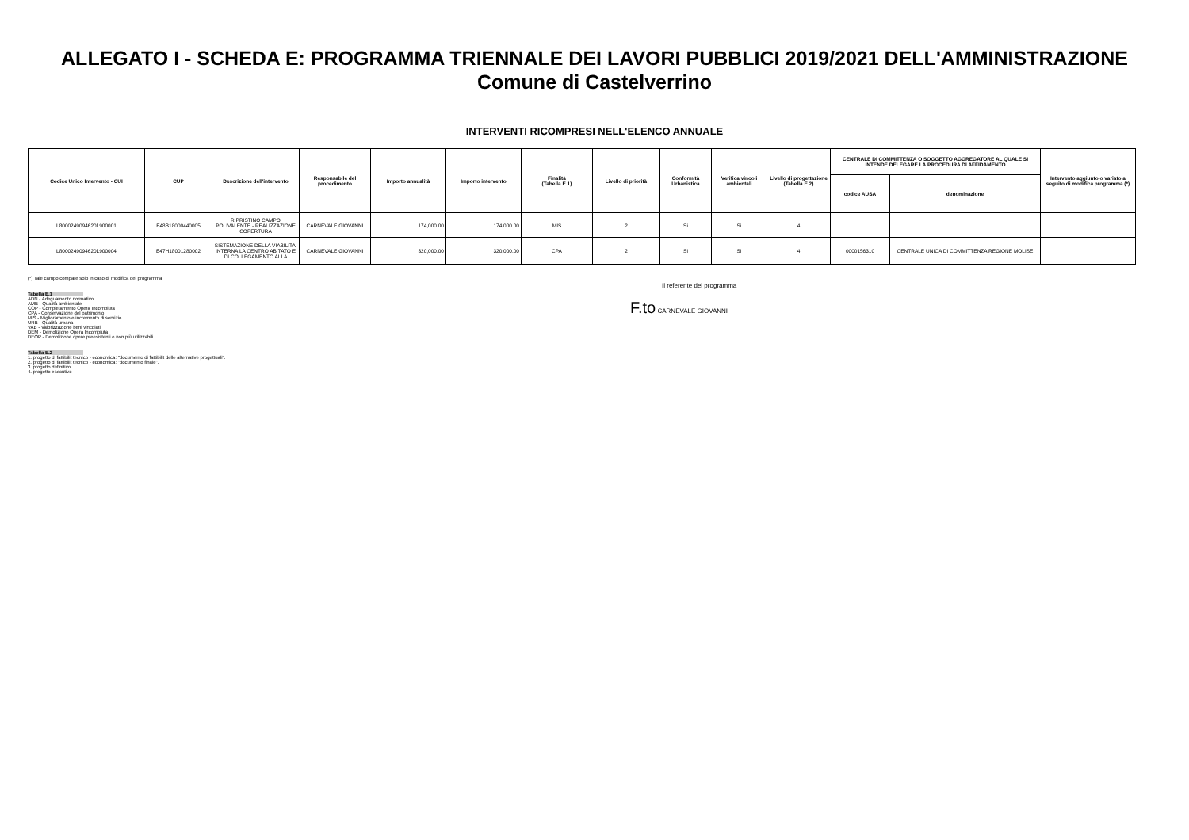ALLEGATO I - SCHEDA E: PROGRAMMA TRIENNALE DEI LAVORI PUBBLICI 2019/2021 DELL'AMMINISTRAZIONE
Comune di Castelverrino
INTERVENTI RICOMPRESI NELL'ELENCO ANNUALE
| Codice Unico Intervento - CUI | CUP | Descrizione dell'intervento | Responsabile del procedimento | Importo annualità | Importo intervento | Finalità (Tabella E.1) | Livello di priorità | Conformità Urbanistica | Verifica vincoli ambientali | Livello di progettazione (Tabella E.2) | CENTRALE DI COMMITTENZA O SOGGETTO AGGREGATORE AL QUALE SI INTENDE DELEGARE LA PROCEDURA DI AFFIDAMENTO | | Intervento aggiunto o variato a seguito di modifica programma (*) |
| --- | --- | --- | --- | --- | --- | --- | --- | --- | --- | --- | --- | --- | --- |
| | | | | | | | | | | | codice AUSA | denominazione | |
| L80002490946201900001 | E48B18000440005 | RIPRISTINO CAMPO POLIVALENTE - REALIZZAZIONE COPERTURA | CARNEVALE GIOVANNI | 174,000.00 | 174,000.00 | MIS | 2 | Si | Si | 4 | | | |
| L80002490946201900004 | E47H18001280002 | SISTEMAZIONE DELLA VIABILITA' INTERNA LA CENTRO ABITATO E DI COLLEGAMENTO ALLA | CARNEVALE GIOVANNI | 320,000.00 | 320,000.00 | CPA | 2 | Si | Si | 4 | 0000156310 | CENTRALE UNICA DI COMMITTENZA REGIONE MOLISE | |
(*) Tale campo compare solo in caso di modifica del programma
Tabella E.1
ADN - Adeguamento normativo
AMB - Qualità ambientale
COP - Completamento Opera Incompiuta
CPA - Conservazione del patrimonio
MIS - Miglioramento e incremento di servizio
URB - Qualità urbana
VAB - Valorizzazione beni vincolati
DEM - Demolizione Opera Incompiuta
DEOP - Demolizione opere preesistenti e non più utilizzabili
Tabella E.2
1. progetto di fattibilit tecnico - economica: "documento di fattibilit delle alternative progettuali".
2. progetto di fattibilit tecnico - economica: "documento finale".
3. progetto definitivo
4. progetto esecutivo
Il referente del programma
F.to CARNEVALE GIOVANNI